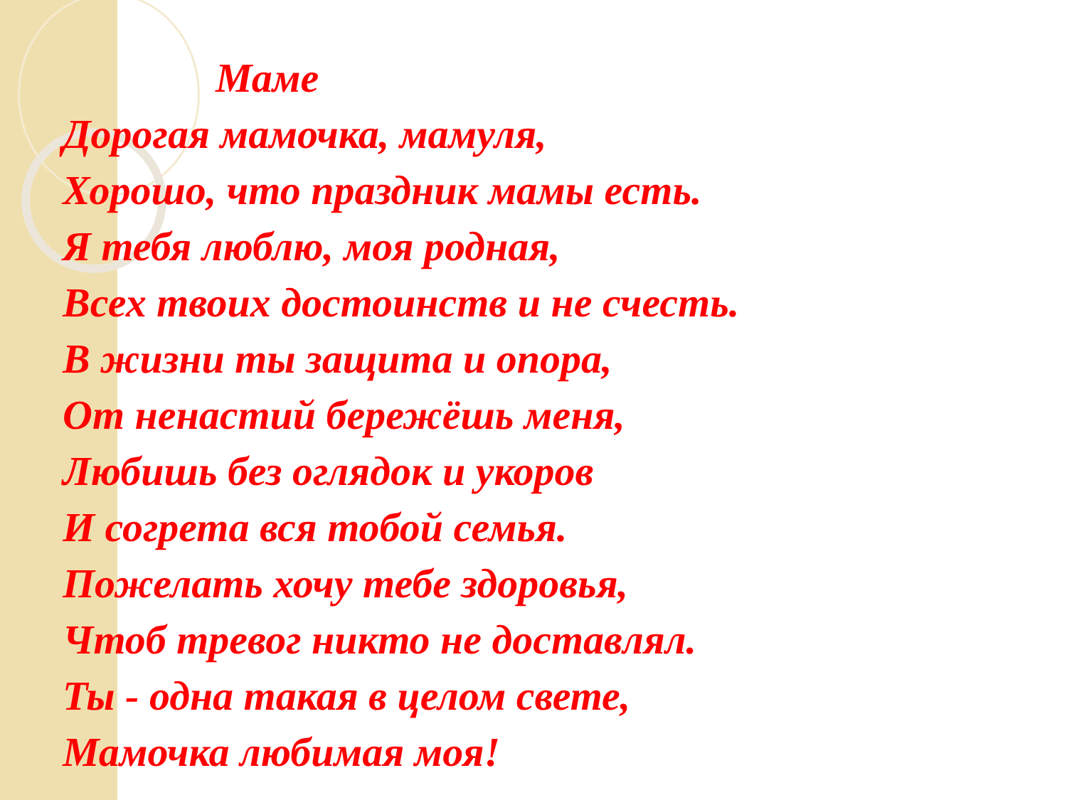Маме
Дорогая мамочка, мамуля,
Хорошо, что праздник мамы есть.
Я тебя люблю, моя родная,
Всех твоих достоинств и не счесть.
В жизни ты защита и опора,
От ненастий бережёшь меня,
Любишь без оглядок и укоров
И согрета вся тобой семья.
Пожелать хочу тебе здоровья,
Чтоб тревог никто не доставлял.
Ты - одна такая в целом свете,
Мамочка любимая моя!